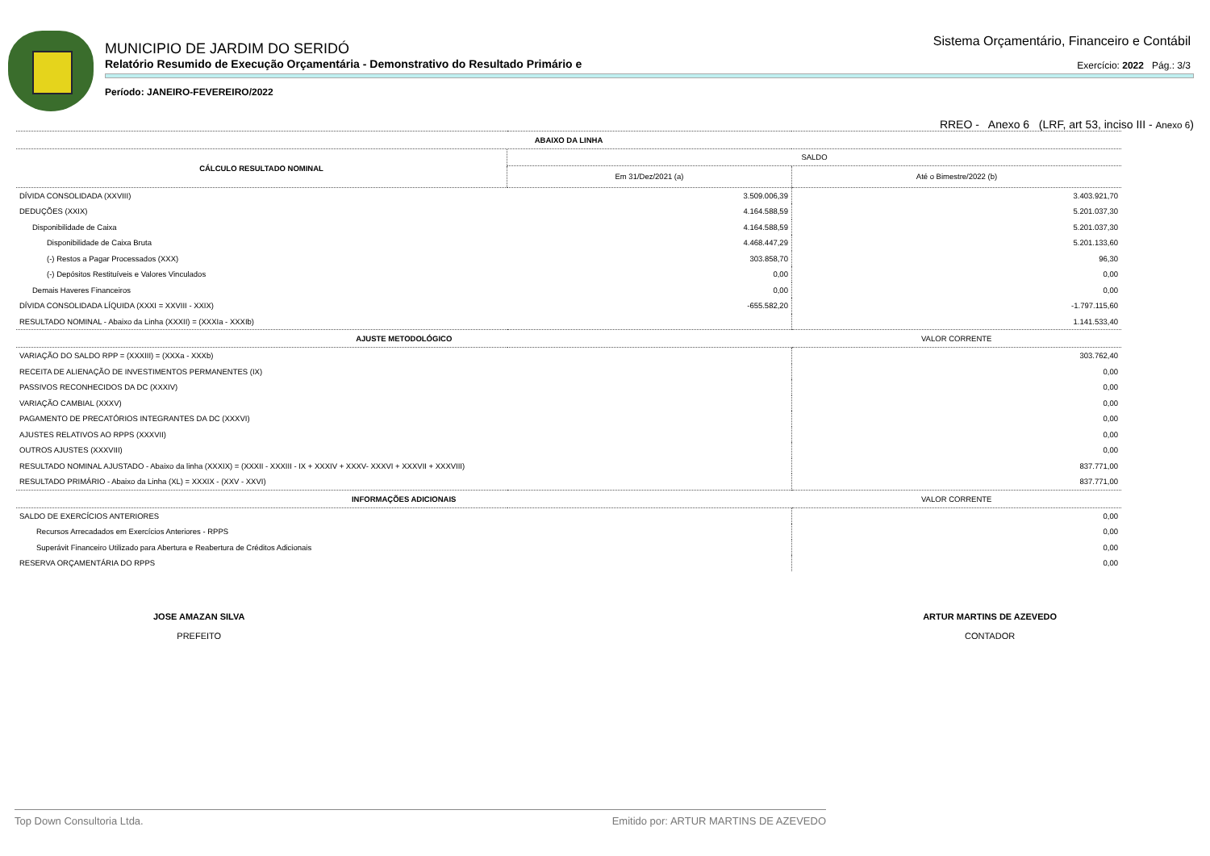MUNICIPIO DE JARDIM DO SERIDÓ
Relatório Resumido de Execução Orçamentária - Demonstrativo do Resultado Primário e
Período: JANEIRO-FEVEREIRO/2022
Sistema Orçamentário, Financeiro e Contábil
Exercício: 2022 Pág.: 3/3
RREO - Anexo 6 (LRF, art 53, inciso III - Anexo 6)
| ABAIXO DA LINHA | | |
| --- | --- | --- |
| CÁLCULO RESULTADO NOMINAL | SALDO | |
| | Em 31/Dez/2021 (a) | Até o Bimestre/2022 (b) |
| DÍVIDA CONSOLIDADA (XXVIII) | 3.509.006,39 | 3.403.921,70 |
| DEDUÇÕES (XXIX) | 4.164.588,59 | 5.201.037,30 |
| Disponibilidade de Caixa | 4.164.588,59 | 5.201.037,30 |
| Disponibilidade de Caixa Bruta | 4.468.447,29 | 5.201.133,60 |
| (-) Restos a Pagar Processados (XXX) | 303.858,70 | 96,30 |
| (-) Depósitos Restituíveis e Valores Vinculados | 0,00 | 0,00 |
| Demais Haveres Financeiros | 0,00 | 0,00 |
| DÍVIDA CONSOLIDADA LÍQUIDA (XXXI = XXVIII - XXIX) | -655.582,20 | -1.797.115,60 |
| RESULTADO NOMINAL - Abaixo da Linha (XXXII) = (XXXIa - XXXIb) | | 1.141.533,40 |
| AJUSTE METODOLÓGICO | | VALOR CORRENTE |
| VARIAÇÃO DO SALDO RPP = (XXXIII) = (XXXa - XXXb) | | 303.762,40 |
| RECEITA DE ALIENAÇÃO DE INVESTIMENTOS PERMANENTES (IX) | | 0,00 |
| PASSIVOS RECONHECIDOS DA DC (XXXIV) | | 0,00 |
| VARIAÇÃO CAMBIAL (XXXV) | | 0,00 |
| PAGAMENTO DE PRECATÓRIOS INTEGRANTES DA DC (XXXVI) | | 0,00 |
| AJUSTES RELATIVOS AO RPPS (XXXVII) | | 0,00 |
| OUTROS AJUSTES (XXXVIII) | | 0,00 |
| RESULTADO NOMINAL AJUSTADO - Abaixo da linha (XXXIX) = (XXXII - XXXIII - IX + XXXIV + XXXV- XXXVI + XXXVII + XXXVIII) | | 837.771,00 |
| RESULTADO PRIMÁRIO - Abaixo da Linha (XL) = XXXIX - (XXV - XXVI) | | 837.771,00 |
| INFORMAÇÕES ADICIONAIS | | VALOR CORRENTE |
| SALDO DE EXERCÍCIOS ANTERIORES | | 0,00 |
| Recursos Arrecadados em Exercícios Anteriores - RPPS | | 0,00 |
| Superávit Financeiro Utilizado para Abertura e Reabertura de Créditos Adicionais | | 0,00 |
| RESERVA ORÇAMENTÁRIA DO RPPS | | 0,00 |
JOSE AMAZAN SILVA
PREFEITO
ARTUR MARTINS DE AZEVEDO
CONTADOR
Top Down Consultoria Ltda. Emitido por: ARTUR MARTINS DE AZEVEDO